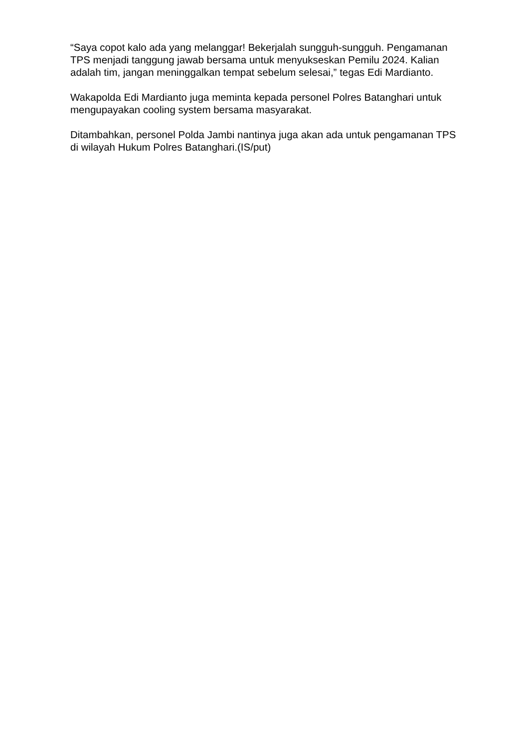“Saya copot kalo ada yang melanggar! Bekerjalah sungguh-sungguh. Pengamanan TPS menjadi tanggung jawab bersama untuk menyukseskan Pemilu 2024. Kalian adalah tim, jangan meninggalkan tempat sebelum selesai,” tegas Edi Mardianto.
Wakapolda Edi Mardianto juga meminta kepada personel Polres Batanghari untuk mengupayakan cooling system bersama masyarakat.
Ditambahkan, personel Polda Jambi nantinya juga akan ada untuk pengamanan TPS di wilayah Hukum Polres Batanghari.(IS/put)